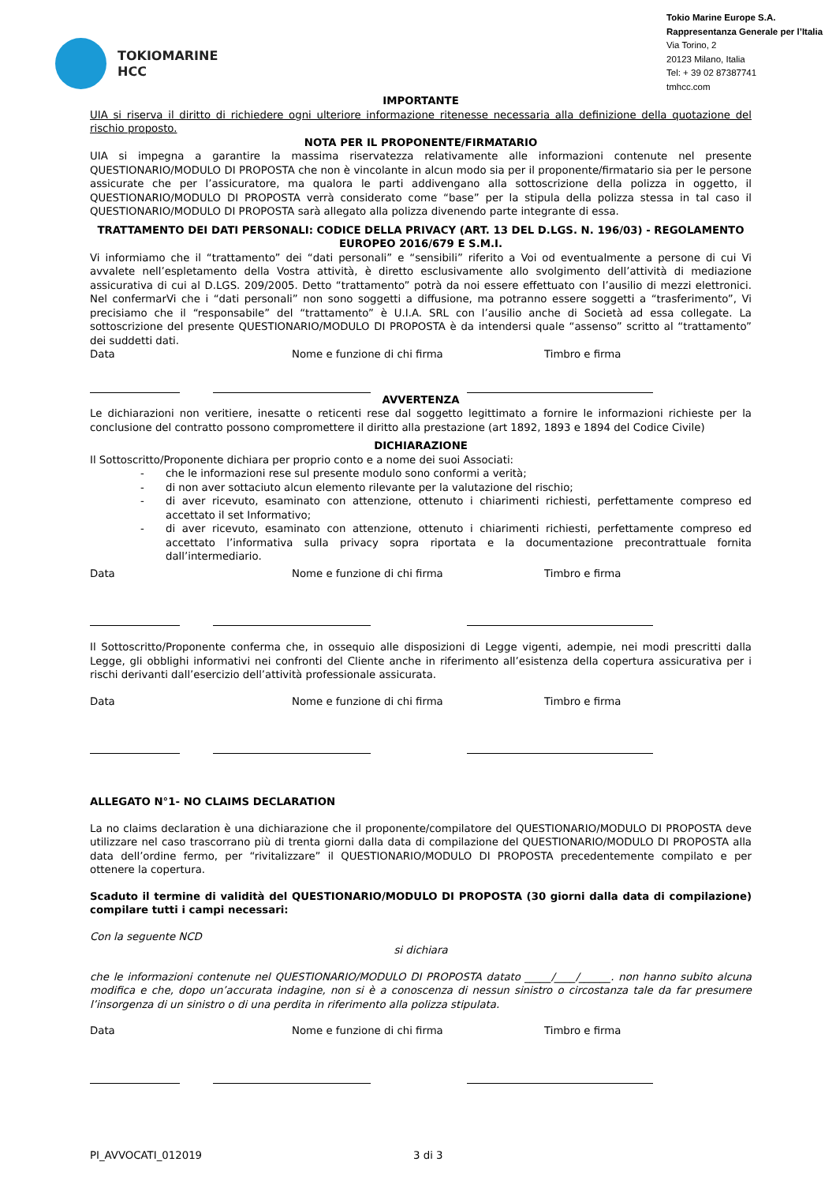TOKIOMARINE
HCC
Tokio Marine Europe S.A.
Rappresentanza Generale per l’Italia
Via Torino, 2
20123 Milano, Italia
Tel: + 39 02 87387741
tmhcc.com
IMPORTANTE
UIA si riserva il diritto di richiedere ogni ulteriore informazione ritenesse necessaria alla definizione della quotazione del rischio proposto.
NOTA PER IL PROPONENTE/FIRMATARIO
UIA si impegna a garantire la massima riservatezza relativamente alle informazioni contenute nel presente QUESTIONARIO/MODULO DI PROPOSTA che non è vincolante in alcun modo sia per il proponente/firmatario sia per le persone assicurate che per l’assicuratore, ma qualora le parti addivengano alla sottoscrizione della polizza in oggetto, il QUESTIONARIO/MODULO DI PROPOSTA verrà considerato come “base” per la stipula della polizza stessa in tal caso il QUESTIONARIO/MODULO DI PROPOSTA sarà allegato alla polizza divenendo parte integrante di essa.
TRATTAMENTO DEI DATI PERSONALI: CODICE DELLA PRIVACY (ART. 13 DEL D.LGS. N. 196/03) - REGOLAMENTO EUROPEO 2016/679 E S.M.I.
Vi informiamo che il “trattamento” dei “dati personali” e “sensibili” riferito a Voi od eventualmente a persone di cui Vi avvalete nell’espletamento della Vostra attività, è diretto esclusivamente allo svolgimento dell’attività di mediazione assicurativa di cui al D.LGS. 209/2005. Detto “trattamento” potrà da noi essere effettuato con l’ausilio di mezzi elettronici. Nel confermarVi che i “dati personali” non sono soggetti a diffusione, ma potranno essere soggetti a “trasferimento”, Vi precisiamo che il “responsabile” del “trattamento” è U.I.A. SRL con l’ausilio anche di Società ad essa collegate. La sottoscrizione del presente QUESTIONARIO/MODULO DI PROPOSTA è da intendersi quale “assenso” scritto al “trattamento” dei suddetti dati.
Data Nome e funzione di chi firma Timbro e firma
AVVERTENZA
Le dichiarazioni non veritiere, inesatte o reticenti rese dal soggetto legittimato a fornire le informazioni richieste per la conclusione del contratto possono compromettere il diritto alla prestazione (art 1892, 1893 e 1894 del Codice Civile)
DICHIARAZIONE
Il Sottoscritto/Proponente dichiara per proprio conto e a nome dei suoi Associati:
- che le informazioni rese sul presente modulo sono conformi a verità;
- di non aver sottaciuto alcun elemento rilevante per la valutazione del rischio;
- di aver ricevuto, esaminato con attenzione, ottenuto i chiarimenti richiesti, perfettamente compreso ed accettato il set Informativo;
- di aver ricevuto, esaminato con attenzione, ottenuto i chiarimenti richiesti, perfettamente compreso ed accettato l’informativa sulla privacy sopra riportata e la documentazione precontrattuale fornita dall’intermediario.
Data Nome e funzione di chi firma Timbro e firma
Il Sottoscritto/Proponente conferma che, in ossequio alle disposizioni di Legge vigenti, adempie, nei modi prescritti dalla Legge, gli obblighi informativi nei confronti del Cliente anche in riferimento all’esistenza della copertura assicurativa per i rischi derivanti dall’esercizio dell’attività professionale assicurata.
Data Nome e funzione di chi firma Timbro e firma
ALLEGATO N°1- NO CLAIMS DECLARATION
La no claims declaration è una dichiarazione che il proponente/compilatore del QUESTIONARIO/MODULO DI PROPOSTA deve utilizzare nel caso trascorrano più di trenta giorni dalla data di compilazione del QUESTIONARIO/MODULO DI PROPOSTA alla data dell’ordine fermo, per “rivitalizzare” il QUESTIONARIO/MODULO DI PROPOSTA precedentemente compilato e per ottenere la copertura.
Scaduto il termine di validità del QUESTIONARIO/MODULO DI PROPOSTA (30 giorni dalla data di compilazione) compilare tutti i campi necessari:
Con la seguente NCD
si dichiara
che le informazioni contenute nel QUESTIONARIO/MODULO DI PROPOSTA datato _____/____/______. non hanno subito alcuna modifica e che, dopo un’accurata indagine, non si è a conoscenza di nessun sinistro o circostanza tale da far presumere l’insorgenza di un sinistro o di una perdita in riferimento alla polizza stipulata.
Data Nome e funzione di chi firma Timbro e firma
PI_AVVOCATI_012019 3 di 3